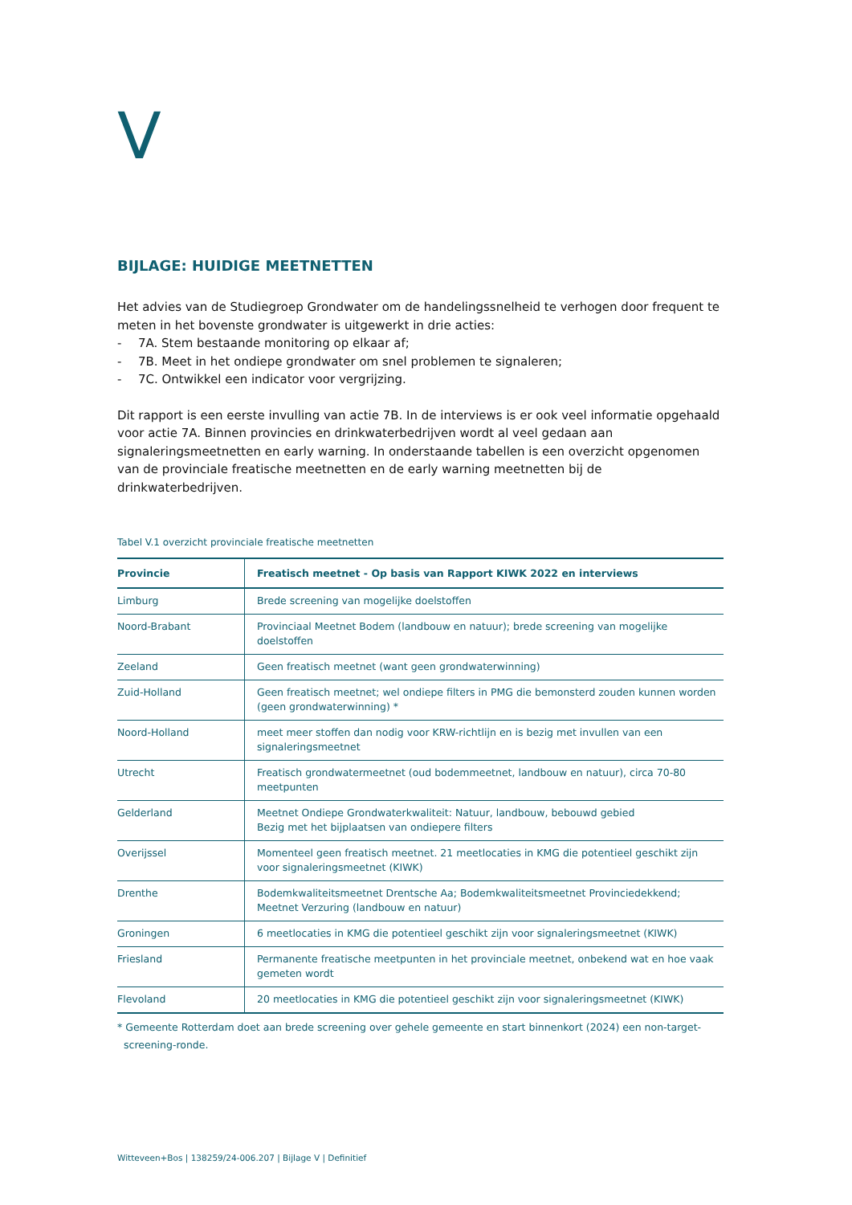V
BIJLAGE: HUIDIGE MEETNETTEN
Het advies van de Studiegroep Grondwater om de handelingssnelheid te verhogen door frequent te meten in het bovenste grondwater is uitgewerkt in drie acties:
- 7A. Stem bestaande monitoring op elkaar af;
- 7B. Meet in het ondiepe grondwater om snel problemen te signaleren;
- 7C. Ontwikkel een indicator voor vergrijzing.
Dit rapport is een eerste invulling van actie 7B. In de interviews is er ook veel informatie opgehaald voor actie 7A. Binnen provincies en drinkwaterbedrijven wordt al veel gedaan aan signaleringsmeetnetten en early warning. In onderstaande tabellen is een overzicht opgenomen van de provinciale freatische meetnetten en de early warning meetnetten bij de drinkwaterbedrijven.
Tabel V.1 overzicht provinciale freatische meetnetten
| Provincie | Freatisch meetnet - Op basis van Rapport KIWK 2022 en interviews |
| --- | --- |
| Limburg | Brede screening van mogelijke doelstoffen |
| Noord-Brabant | Provinciaal Meetnet Bodem (landbouw en natuur); brede screening van mogelijke doelstoffen |
| Zeeland | Geen freatisch meetnet (want geen grondwaterwinning) |
| Zuid-Holland | Geen freatisch meetnet; wel ondiepe filters in PMG die bemonsterd zouden kunnen worden (geen grondwaterwinning) * |
| Noord-Holland | meet meer stoffen dan nodig voor KRW-richtlijn en is bezig met invullen van een signaleringsmeetnet |
| Utrecht | Freatisch grondwatermeetnet (oud bodemmeetnet, landbouw en natuur), circa 70-80 meetpunten |
| Gelderland | Meetnet Ondiepe Grondwaterkwaliteit: Natuur, landbouw, bebouwd gebied Bezig met het bijplaatsen van ondiepere filters |
| Overijssel | Momenteel geen freatisch meetnet. 21 meetlocaties in KMG die potentieel geschikt zijn voor signaleringsmeetnet (KIWK) |
| Drenthe | Bodemkwaliteitsmeetnet Drentsche Aa; Bodemkwaliteitsmeetnet Provinciedekkend; Meetnet Verzuring (landbouw en natuur) |
| Groningen | 6 meetlocaties in KMG die potentieel geschikt zijn voor signaleringsmeetnet (KIWK) |
| Friesland | Permanente freatische meetpunten in het provinciale meetnet, onbekend wat en hoe vaak gemeten wordt |
| Flevoland | 20 meetlocaties in KMG die potentieel geschikt zijn voor signaleringsmeetnet (KIWK) |
* Gemeente Rotterdam doet aan brede screening over gehele gemeente en start binnenkort (2024) een non-target-screening-ronde.
Witteveen+Bos | 138259/24-006.207 | Bijlage V | Definitief